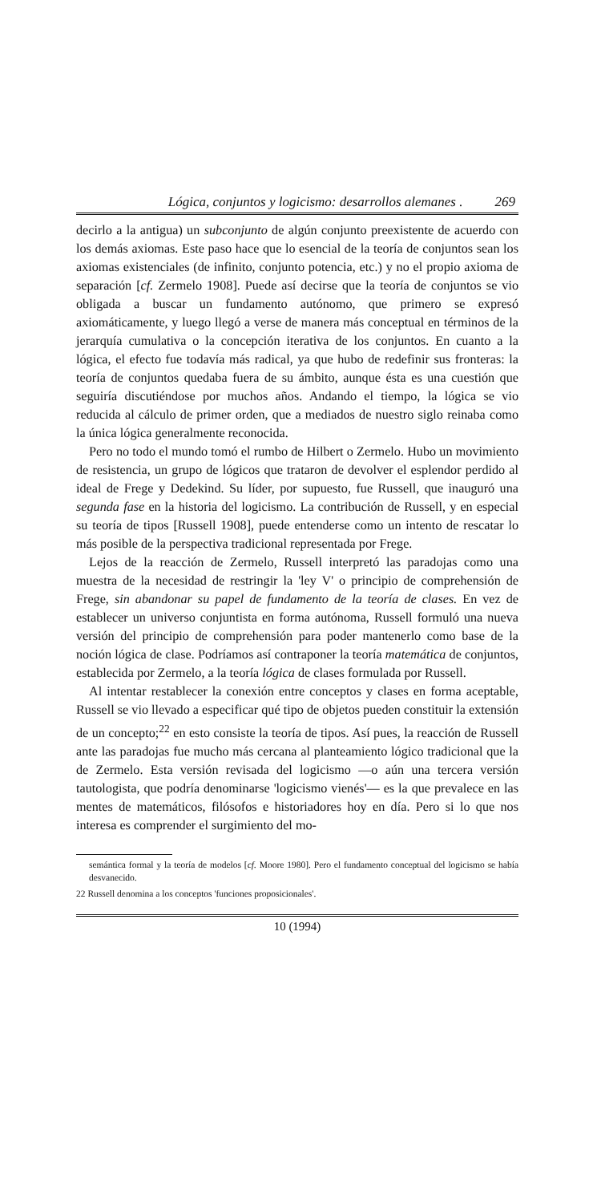Lógica, conjuntos y logicismo: desarrollos alemanes . 269
decirlo a la antigua) un subconjunto de algún conjunto preexistente de acuerdo con los demás axiomas. Este paso hace que lo esencial de la teoría de conjuntos sean los axiomas existenciales (de infinito, conjunto potencia, etc.) y no el propio axioma de separación [cf. Zermelo 1908]. Puede así decirse que la teoría de conjuntos se vio obligada a buscar un fundamento autónomo, que primero se expresó axiomáticamente, y luego llegó a verse de manera más conceptual en términos de la jerarquía cumulativa o la concepción iterativa de los conjuntos. En cuanto a la lógica, el efecto fue todavía más radical, ya que hubo de redefinir sus fronteras: la teoría de conjuntos quedaba fuera de su ámbito, aunque ésta es una cuestión que seguiría discutiéndose por muchos años. Andando el tiempo, la lógica se vio reducida al cálculo de primer orden, que a mediados de nuestro siglo reinaba como la única lógica generalmente reconocida.
Pero no todo el mundo tomó el rumbo de Hilbert o Zermelo. Hubo un movimiento de resistencia, un grupo de lógicos que trataron de devolver el esplendor perdido al ideal de Frege y Dedekind. Su líder, por supuesto, fue Russell, que inauguró una segunda fase en la historia del logicismo. La contribución de Russell, y en especial su teoría de tipos [Russell 1908], puede entenderse como un intento de rescatar lo más posible de la perspectiva tradicional representada por Frege.
Lejos de la reacción de Zermelo, Russell interpretó las paradojas como una muestra de la necesidad de restringir la 'ley V' o principio de comprehensión de Frege, sin abandonar su papel de fundamento de la teoría de clases. En vez de establecer un universo conjuntista en forma autónoma, Russell formuló una nueva versión del principio de comprehensión para poder mantenerlo como base de la noción lógica de clase. Podríamos así contraponer la teoría matemática de conjuntos, establecida por Zermelo, a la teoría lógica de clases formulada por Russell.
Al intentar restablecer la conexión entre conceptos y clases en forma aceptable, Russell se vio llevado a especificar qué tipo de objetos pueden constituir la extensión de un concepto;<sup>22</sup> en esto consiste la teoría de tipos. Así pues, la reacción de Russell ante las paradojas fue mucho más cercana al planteamiento lógico tradicional que la de Zermelo. Esta versión revisada del logicismo —o aún una tercera versión tautologista, que podría denominarse 'logicismo vienés'— es la que prevalece en las mentes de matemáticos, filósofos e historiadores hoy en día. Pero si lo que nos interesa es comprender el surgimiento del mo-
semántica formal y la teoría de modelos [cf. Moore 1980]. Pero el fundamento conceptual del logicismo se había desvanecido.
22 Russell denomina a los conceptos 'funciones proposicionales'.
10 (1994)